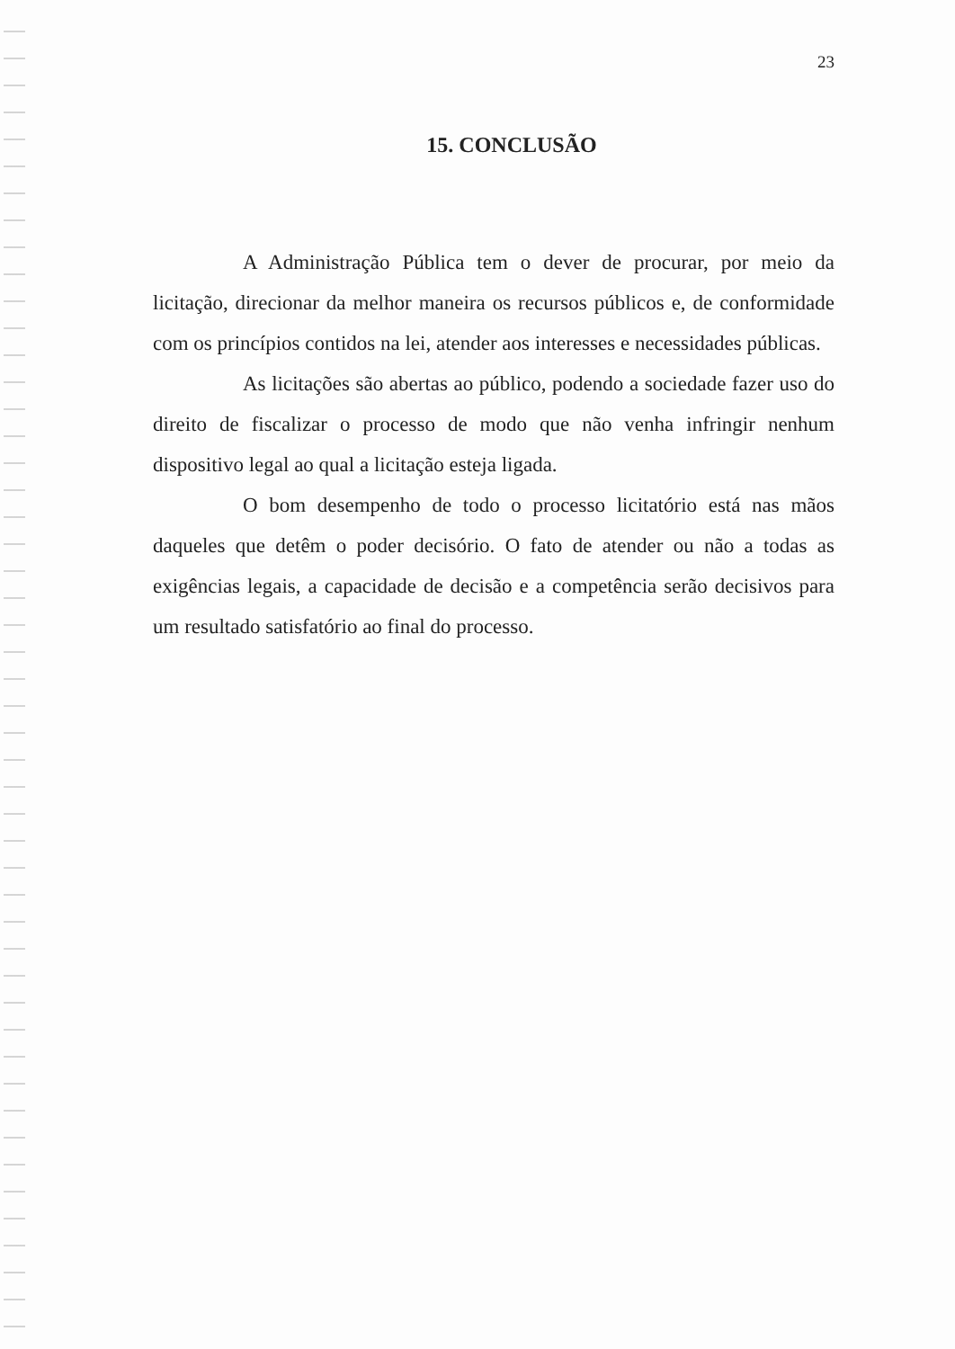23
15. CONCLUSÃO
A Administração Pública tem o dever de procurar, por meio da licitação, direcionar da melhor maneira os recursos públicos e, de conformidade com os princípios contidos na lei, atender aos interesses e necessidades públicas.
As licitações são abertas ao público, podendo a sociedade fazer uso do direito de fiscalizar o processo de modo que não venha infringir nenhum dispositivo legal ao qual a licitação esteja ligada.
O bom desempenho de todo o processo licitatório está nas mãos daqueles que detêm o poder decisório. O fato de atender ou não a todas as exigências legais, a capacidade de decisão e a competência serão decisivos para um resultado satisfatório ao final do processo.